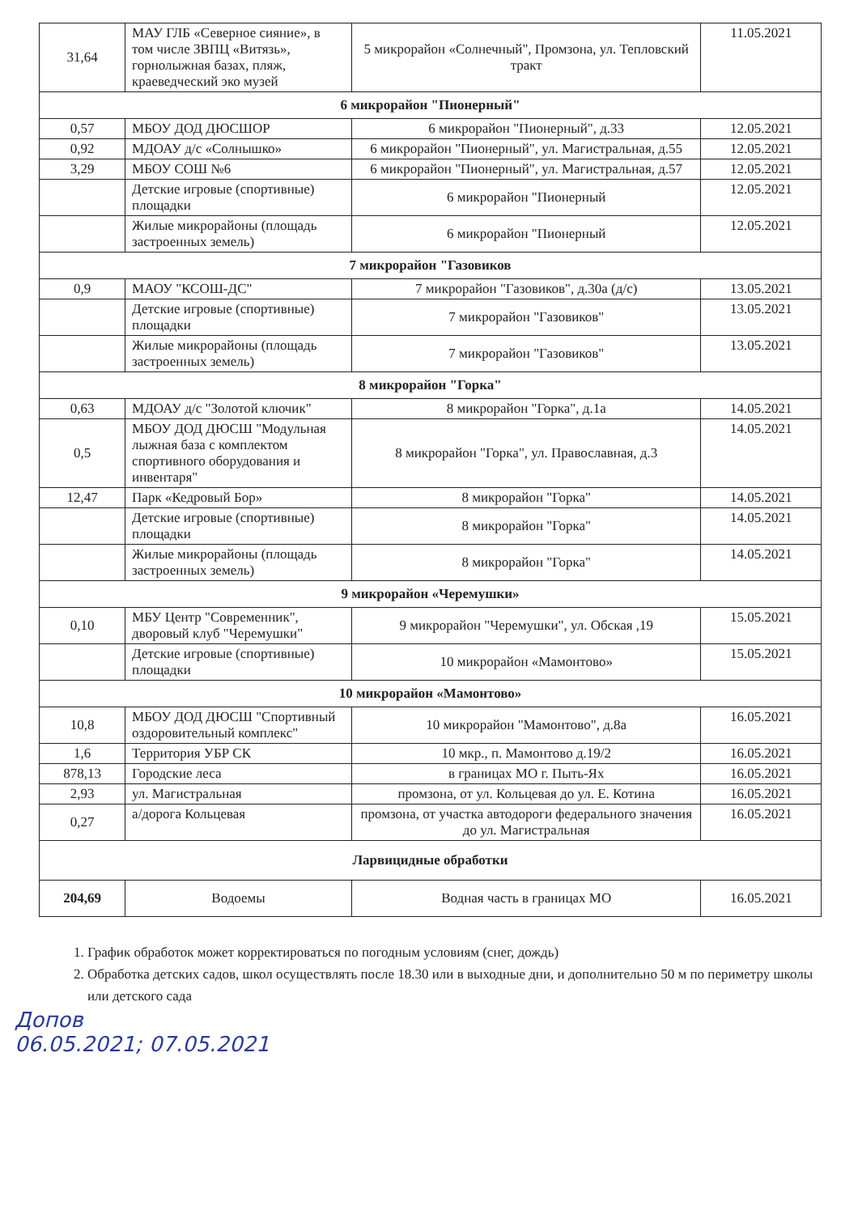| 31,64 | МАУ ГЛБ «Северное сияние», в том числе ЗВПЦ «Витязь», горнолыжная базах, пляж, краеведческий эко музей | 5 микрорайон «Солнечный", Промзона, ул. Тепловский тракт | 11.05.2021 |
| 6 микрорайон "Пионерный" | | | |
| 0,57 | МБОУ ДОД ДЮСШОР | 6 микрорайон "Пионерный", д.33 | 12.05.2021 |
| 0,92 | МДОАУ д/с «Солнышко» | 6 микрорайон "Пионерный", ул. Магистральная, д.55 | 12.05.2021 |
| 3,29 | МБОУ СОШ №6 | 6 микрорайон "Пионерный", ул. Магистральная, д.57 | 12.05.2021 |
| | Детские игровые (спортивные) площадки | 6 микрорайон "Пионерный | 12.05.2021 |
| | Жилые микрорайоны (площадь застроенных земель) | 6 микрорайон "Пионерный | 12.05.2021 |
| 7 микрорайон "Газовиков | | | |
| 0,9 | МАОУ "КСОШ-ДС" | 7 микрорайон "Газовиков", д.30а (д/с) | 13.05.2021 |
| | Детские игровые (спортивные) площадки | 7 микрорайон "Газовиков" | 13.05.2021 |
| | Жилые микрорайоны (площадь застроенных земель) | 7 микрорайон "Газовиков" | 13.05.2021 |
| 8 микрорайон "Горка" | | | |
| 0,63 | МДОАУ д/с "Золотой ключик" | 8 микрорайон "Горка", д.1а | 14.05.2021 |
| 0,5 | МБОУ ДОД ДЮСШ "Модульная лыжная база с комплектом спортивного оборудования и инвентаря" | 8 микрорайон "Горка", ул. Православная, д.3 | 14.05.2021 |
| 12,47 | Парк «Кедровый Бор» | 8 микрорайон "Горка" | 14.05.2021 |
| | Детские игровые (спортивные) площадки | 8 микрорайон "Горка" | 14.05.2021 |
| | Жилые микрорайоны (площадь застроенных земель) | 8 микрорайон "Горка" | 14.05.2021 |
| 9 микрорайон «Черемушки» | | | |
| 0,10 | МБУ Центр "Современник", дворовый клуб "Черемушки" | 9 микрорайон "Черемушки", ул. Обская ,19 | 15.05.2021 |
| | Детские игровые (спортивные) площадки | 10 микрорайон «Мамонтово» | 15.05.2021 |
| 10 микрорайон «Мамонтово» | | | |
| 10,8 | МБОУ ДОД ДЮСШ "Спортивный оздоровительный комплекс" | 10 микрорайон "Мамонтово", д.8а | 16.05.2021 |
| 1,6 | Территория УБР СК | 10 мкр., п. Мамонтово д.19/2 | 16.05.2021 |
| 878,13 | Городские леса | в границах МО г. Пыть-Ях | 16.05.2021 |
| 2,93 | ул. Магистральная | промзона, от ул. Кольцевая до ул. Е. Котина | 16.05.2021 |
| 0,27 | а/дорога Кольцевая | промзона, от участка автодороги федерального значения до ул. Магистральная | 16.05.2021 |
| Ларвицидные обработки | | | |
| 204,69 | Водоемы | Водная часть в границах МО | 16.05.2021 |
1. График обработок может корректироваться по погодным условиям (снег, дождь)
2. Обработка детских садов, школ осуществлять после 18.30 или в выходные дни, и дополнительно 50 м по периметру школы или детского сада
Допов
06.05.2021; 07.05.2021